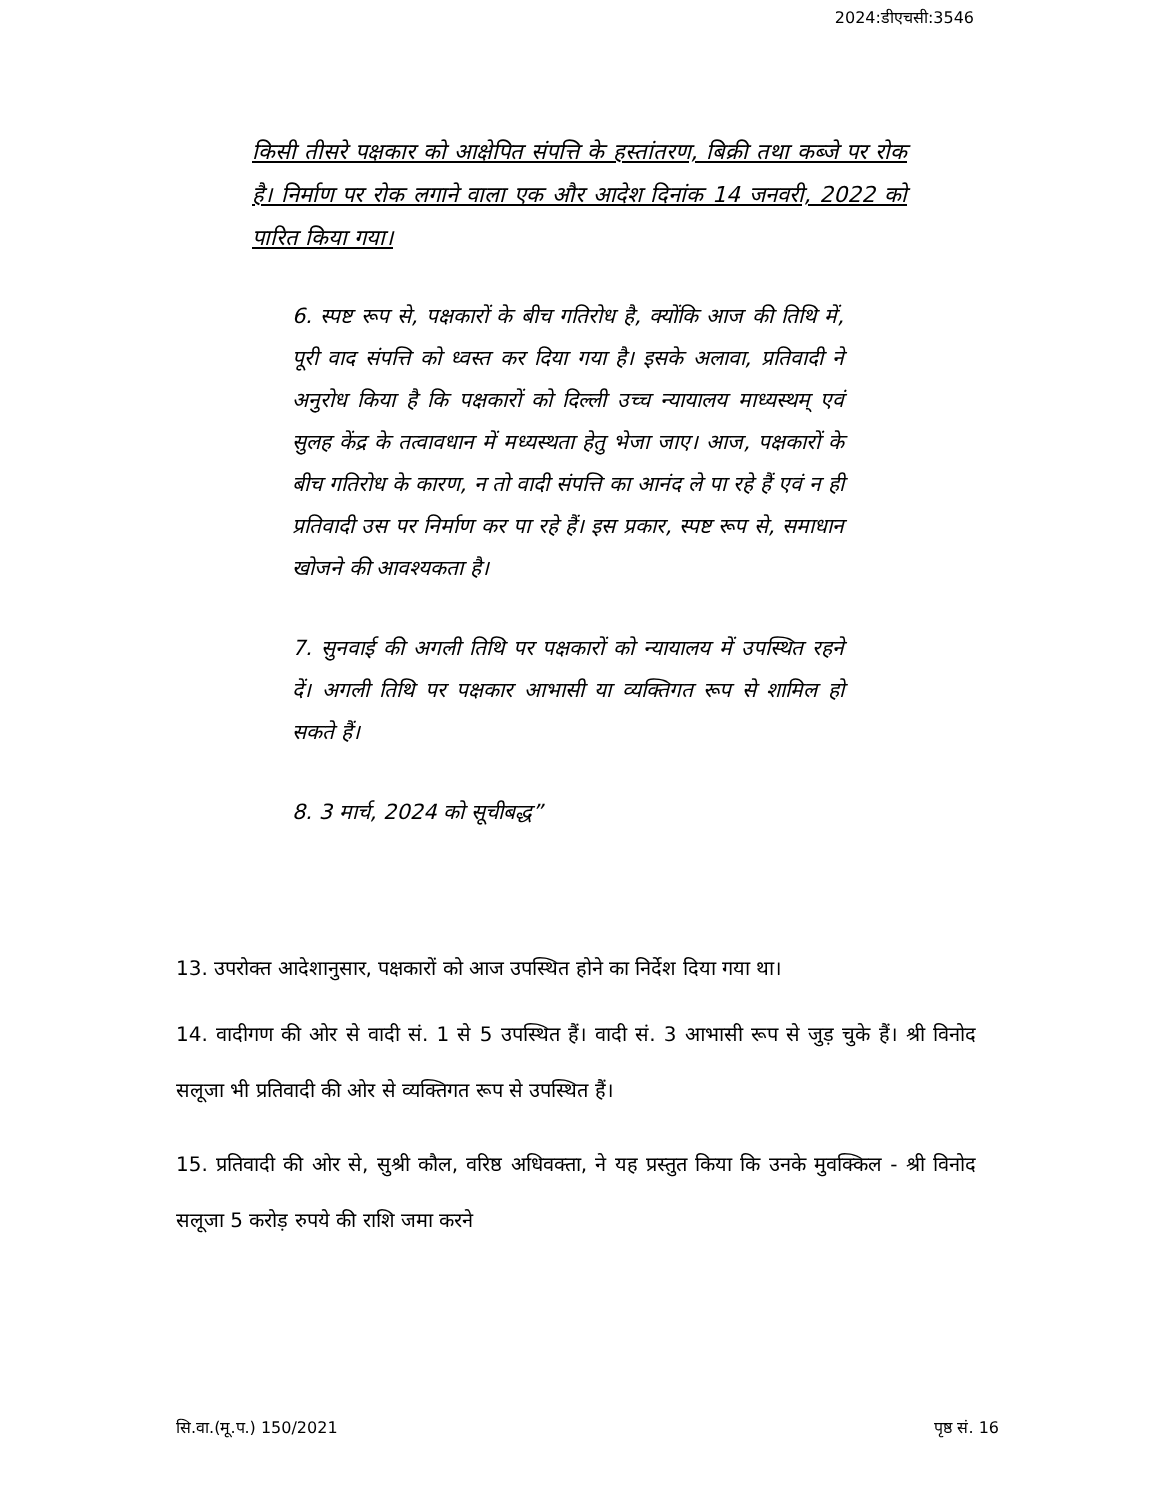2024:डीएचसी:3546
किसी तीसरे पक्षकार को आक्षेपित संपत्ति के हस्तांतरण, बिक्री तथा कब्जे पर रोक है। निर्माण पर रोक लगाने वाला एक और आदेश दिनांक 14 जनवरी, 2022 को पारित किया गया।
6. स्पष्ट रूप से, पक्षकारों के बीच गतिरोध है, क्योंकि आज की तिथि में, पूरी वाद संपत्ति को ध्वस्त कर दिया गया है। इसके अलावा, प्रतिवादी ने अनुरोध किया है कि पक्षकारों को दिल्ली उच्च न्यायालय माध्यस्थम् एवं सुलह केंद्र के तत्वावधान में मध्यस्थता हेतु भेजा जाए। आज, पक्षकारों के बीच गतिरोध के कारण, न तो वादी संपत्ति का आनंद ले पा रहे हैं एवं न ही प्रतिवादी उस पर निर्माण कर पा रहे हैं। इस प्रकार, स्पष्ट रूप से, समाधान खोजने की आवश्यकता है।
7. सुनवाई की अगली तिथि पर पक्षकारों को न्यायालय में उपस्थित रहने दें। अगली तिथि पर पक्षकार आभासी या व्यक्तिगत रूप से शामिल हो सकते हैं।
8. 3 मार्च, 2024 को सूचीबद्ध”
13. उपरोक्त आदेशानुसार, पक्षकारों को आज उपस्थित होने का निर्देश दिया गया था।
14. वादीगण की ओर से वादी सं. 1 से 5 उपस्थित हैं। वादी सं. 3 आभासी रूप से जुड़ चुके हैं। श्री विनोद सलूजा भी प्रतिवादी की ओर से व्यक्तिगत रूप से उपस्थित हैं।
15. प्रतिवादी की ओर से, सुश्री कौल, वरिष्ठ अधिवक्ता, ने यह प्रस्तुत किया कि उनके मुवक्किल - श्री विनोद सलूजा 5 करोड़ रुपये की राशि जमा करने
सि.वा.(मू.प.) 150/2021 पृष्ठ सं. 16